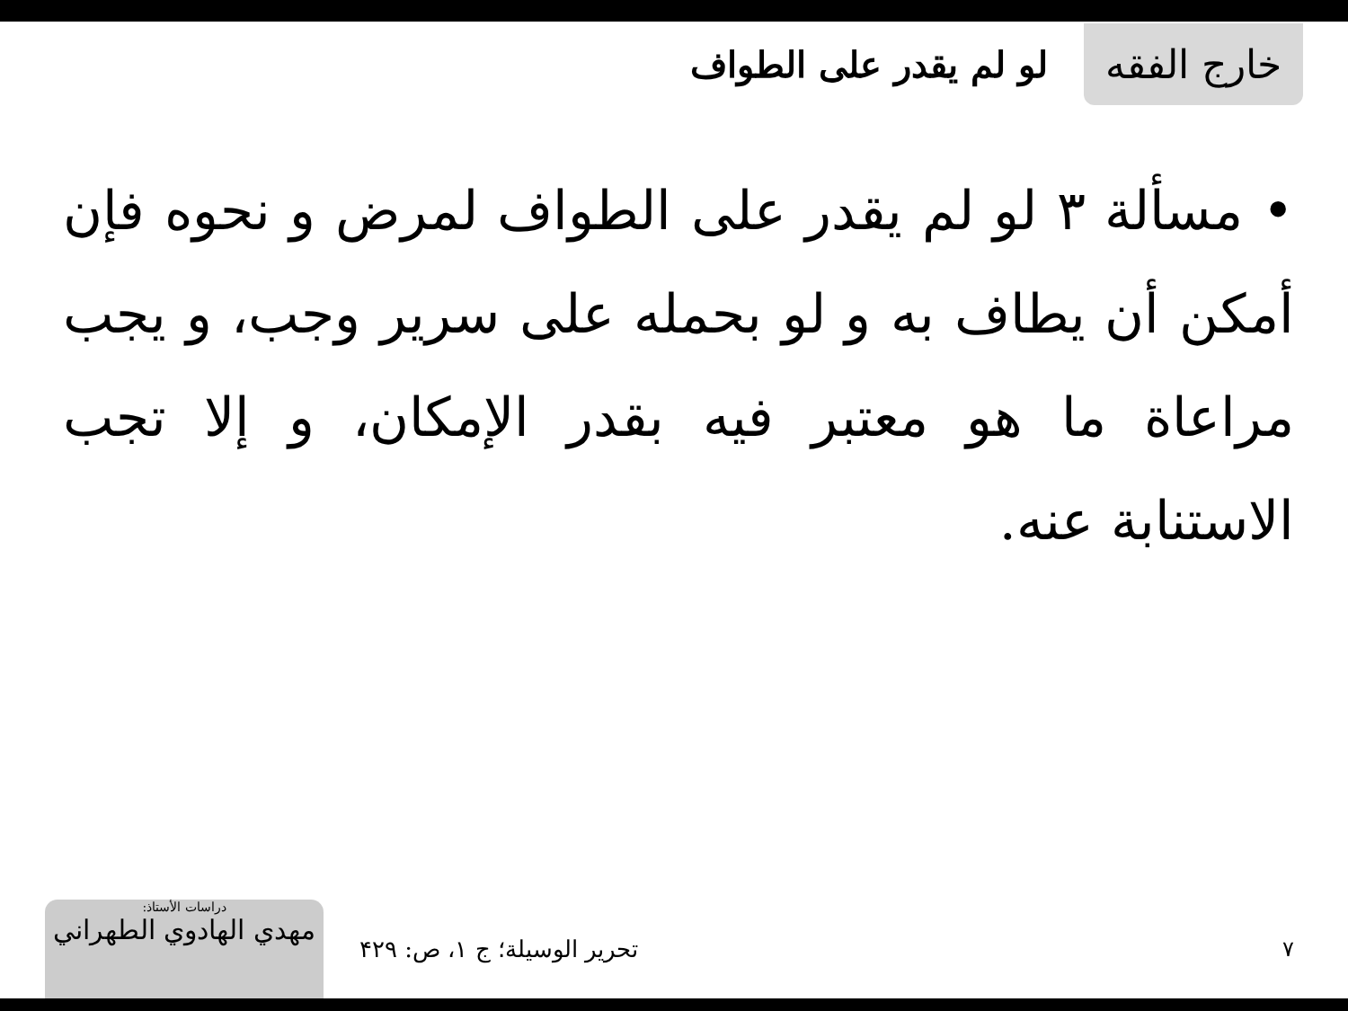خارج الفقه
لو لم يقدر على الطواف
• مسألة ۳ لو لم يقدر على الطواف لمرض و نحوه فإن أمكن أن يطاف به و لو بحمله على سرير وجب، و يجب مراعاة ما هو معتبر فيه بقدر الإمكان، و إلا تجب الاستنابة عنه.
دراسات الأستاذ:
مهدي الهادوي الطهراني
تحرير الوسيلة؛ ج ۱، ص: ۴۲۹ ۷